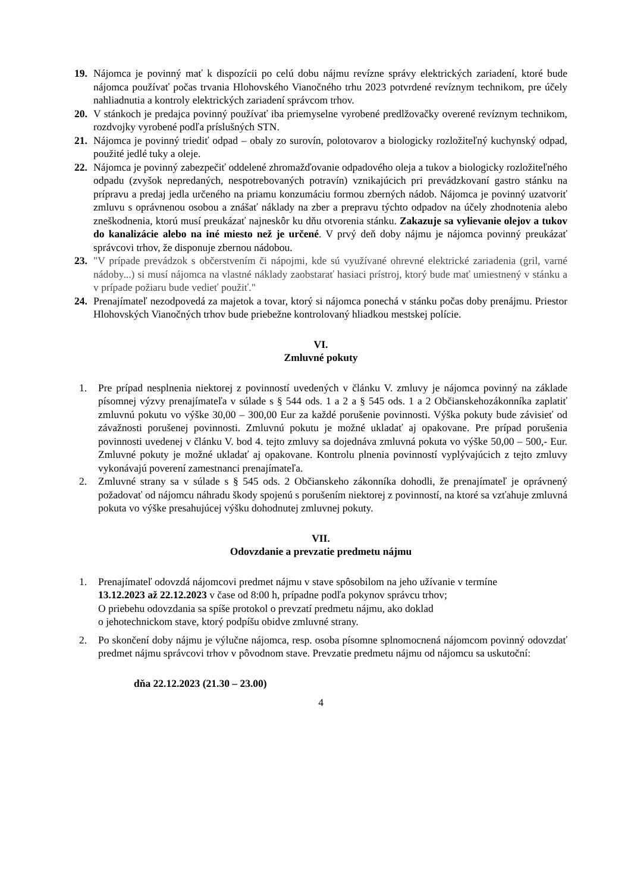19. Nájomca je povinný mať k dispozícii po celú dobu nájmu revízne správy elektrických zariadení, ktoré bude nájomca používať počas trvania Hlohovského Vianočného trhu 2023 potvrdené revíznym technikom, pre účely nahliadnutia a kontroly elektrických zariadení správcom trhov.
20. V stánkoch je predajca povinný používať iba priemyselne vyrobené predlžovačky overené revíznym technikom, rozdvojky vyrobené podľa príslušných STN.
21. Nájomca je povinný triediť odpad – obaly zo surovín, polotovarov a biologicky rozložiteľný kuchynský odpad, použité jedlé tuky a oleje.
22. Nájomca je povinný zabezpečiť oddelené zhromažďovanie odpadového oleja a tukov a biologicky rozložiteľného odpadu (zvyšok nepredaných, nespotrebovaných potravín) vznikajúcich pri prevádzkovaní gastro stánku na prípravu a predaj jedla určeného na priamu konzumáciu formou zberných nádob. Nájomca je povinný uzatvoriť zmluvu s oprávnenou osobou a znášať náklady na zber a prepravu týchto odpadov na účely zhodnotenia alebo zneškodnenia, ktorú musí preukázať najneskôr ku dňu otvorenia stánku. Zakazuje sa vylievanie olejov a tukov do kanalizácie alebo na iné miesto než je určené. V prvý deň doby nájmu je nájomca povinný preukázať správcovi trhov, že disponuje zbernou nádobou.
23. "V prípade prevádzok s občerstvením či nápojmi, kde sú využívané ohrevné elektrické zariadenia (gril, varné nádoby...) si musí nájomca na vlastné náklady zaobstarať hasiaci prístroj, ktorý bude mať umiestnený v stánku a v prípade požiaru bude vedieť použiť."
24. Prenajímateľ nezodpovedá za majetok a tovar, ktorý si nájomca ponechá v stánku počas doby prenájmu. Priestor Hlohovských Vianočných trhov bude priebežne kontrolovaný hliadkou mestskej polície.
VI.
Zmluvné pokuty
1. Pre prípad nesplnenia niektorej z povinností uvedených v článku V. zmluvy je nájomca povinný na základe písomnej výzvy prenajímateľa v súlade s § 544 ods. 1 a 2 a § 545 ods. 1 a 2 Občianskehozákonníka zaplatiť zmluvnú pokutu vo výške 30,00 – 300,00 Eur za každé porušenie povinnosti. Výška pokuty bude závisieť od závažnosti porušenej povinnosti. Zmluvnú pokutu je možné ukladať aj opakovane. Pre prípad porušenia povinnosti uvedenej v článku V. bod 4. tejto zmluvy sa dojednáva zmluvná pokuta vo výške 50,00 – 500,- Eur. Zmluvné pokuty je možné ukladať aj opakovane. Kontrolu plnenia povinností vyplývajúcich z tejto zmluvy vykonávajú poverení zamestnanci prenajímateľa.
2. Zmluvné strany sa v súlade s § 545 ods. 2 Občianskeho zákonníka dohodli, že prenajímateľ je oprávnený požadovať od nájomcu náhradu škody spojenú s porušením niektorej z povinností, na ktoré sa vzťahuje zmluvná pokuta vo výške presahujúcej výšku dohodnutej zmluvnej pokuty.
VII.
Odovzdanie a prevzatie predmetu nájmu
1. Prenajímateľ odovzdá nájomcovi predmet nájmu v stave spôsobilom na jeho užívanie v termíne
13.12.2023 až 22.12.2023 v čase od 8:00 h, prípadne podľa pokynov správcu trhov;
O priebehu odovzdania sa spíše protokol o prevzatí predmetu nájmu, ako doklad
o jehotechnickom stave, ktorý podpíšu obidve zmluvné strany.
2. Po skončení doby nájmu je výlučne nájomca, resp. osoba písomne splnomocnená nájomcom povinný odovzdať predmet nájmu správcovi trhov v pôvodnom stave. Prevzatie predmetu nájmu od nájomcu sa uskutoční:
dňa 22.12.2023 (21.30 – 23.00)
4